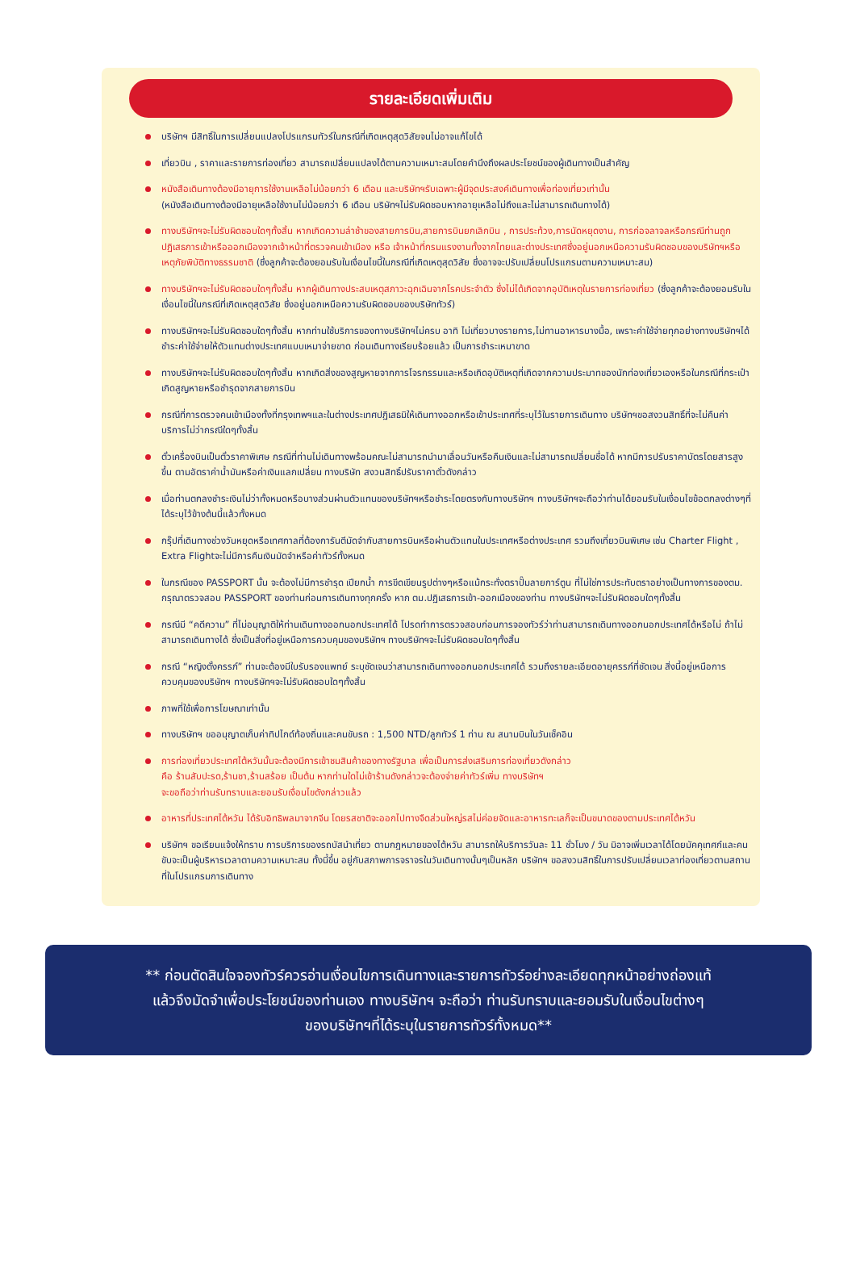รายละเอียดเพิ่มเติม
บริษัทฯ มีสิทธิ์ในการเปลี่ยนแปลงโปรแกรมทัวร์ในกรณีที่เกิดเหตุสุดวิสัยจนไม่อาจแก้ไขได้
เที่ยวบิน , ราคาและรายการท่องเที่ยว สามารถเปลี่ยนแปลงได้ตามความเหมาะสมโดยคำนึงถึงผลประโยชน์ของผู้เดินทางเป็นสำคัญ
หนังสือเดินทางต้องมีอายุการใช้งานเหลือไม่น้อยกว่า 6 เดือน และบริษัทฯรับเฉพาะผู้มีจุดประสงค์เดินทางเพื่อท่องเที่ยวเท่านั้น
(หนังสือเดินทางต้องมีอายุเหลือใช้งานไม่น้อยกว่า 6 เดือน บริษัทฯไม่รับผิดชอบหากอายุเหลือไม่ถึงและไม่สามารถเดินทางได้)
ทางบริษัทฯจะไม่รับผิดชอบใดๆทั้งสิ้น หากเกิดความล่าช้าของสายการบิน,สายการบินยกเลิกบิน , การประท้วง,การนัดหยุดงาน, การก่อจลาจลหรือกรณีท่านถูกปฏิเสธการเข้าหรือออกเมืองจากเจ้าหน้าที่ตรวจคนเข้าเมือง หรือ เจ้าหน้าที่กรมแรงงานทั้งจากไทยและต่างประเทศซึ่งอยู่นอกเหนือความรับผิดชอบของบริษัทฯหรือเหตุภัยพิบัติทางธรรมชาติ (ซึ่งลูกค้าจะต้องยอมรับในเงื่อนไขนี้ในกรณีที่เกิดเหตุสุดวิสัย ซึ่งอาจจะปรับเปลี่ยนโปรแกรมตามความเหมาะสม)
ทางบริษัทฯจะไม่รับผิดชอบใดๆทั้งสิ้น หากผู้เดินทางประสบเหตุสภาวะฉุกเฉินจากโรคประจำตัว ซึ่งไม่ได้เกิดจากอุบัติเหตุในรายการท่องเที่ยว (ซึ่งลูกค้าจะต้องยอมรับในเงื่อนไขนี้ในกรณีที่เกิดเหตุสุดวิสัย ซึ่งอยู่นอกเหนือความรับผิดชอบของบริษัททัวร์)
ทางบริษัทฯจะไม่รับผิดชอบใดๆทั้งสิ้น หากท่านใช้บริการของทางบริษัทฯไม่ครบ อาทิ ไม่เที่ยวบางรายการ,ไม่ทานอาหารบางมื้อ, เพราะค่าใช้จ่ายทุกอย่างทางบริษัทฯได้ชำระค่าใช้จ่ายให้ตัวแทนต่างประเทศแบบเหมาจ่ายขาด ก่อนเดินทางเรียบร้อยแล้ว เป็นการชำระเหมาขาด
ทางบริษัทฯจะไม่รับผิดชอบใดๆทั้งสิ้น หากเกิดสิ่งของสูญหายจากการโจรกรรมและหรือเกิดอุบัติเหตุที่เกิดจากความประมาทของนักท่องเที่ยวเองหรือในกรณีที่กระเป๋าเกิดสูญหายหรือชำรุดจากสายการบิน
กรณีที่การตรวจคนเข้าเมืองทั้งที่กรุงเทพฯและในต่างประเทศปฏิเสธมิให้เดินทางออกหรือเข้าประเทศที่ระบุไว้ในรายการเดินทาง บริษัทฯขอสงวนสิทธิ์ที่จะไม่คืนค่าบริการไม่ว่ากรณีใดๆทั้งสิ้น
ตั๋วเครื่องบินเป็นตั๋วราคาพิเศษ กรณีที่ท่านไม่เดินทางพร้อมคณะไม่สามารถนำมาเลื่อนวันหรือคืนเงินและไม่สามารถเปลี่ยนชื่อได้ หากมีการปรับราคาบัตรโดยสารสูงขึ้น ตามอัตราค่าน้ำมันหรือค่าเงินแลกเปลี่ยน ทางบริษัท สงวนสิทธิ์ปรับราคาตั๋วดังกล่าว
เมื่อท่านตกลงชำระเงินไม่ว่าทั้งหมดหรือบางส่วนผ่านตัวแทนของบริษัทฯหรือชำระโดยตรงกับทางบริษัทฯ ทางบริษัทฯจะถือว่าท่านได้ยอมรับในเงื่อนไขข้อตกลงต่างๆที่ได้ระบุไว้ข้างต้นนี้แล้วทั้งหมด
กรุ๊ปที่เดินทางช่วงวันหยุดหรือเทศกาลที่ต้องการันตีมัดจำกับสายการบินหรือผ่านตัวแทนในประเทศหรือต่างประเทศ รวมถึงเที่ยวบินพิเศษ เช่น Charter Flight , Extra Flightจะไม่มีการคืนเงินมัดจำหรือค่าทัวร์ทั้งหมด
ในกรณีของ PASSPORT นั้น จะต้องไม่มีการชำรุด เปียกน้ำ การขีดเขียนรูปต่างๆหรือแม้กระทั่งตราปั๊มลายการ์ตูน ที่ไม่ใช่การประทับตราอย่างเป็นทางการของตม. กรุณาตรวจสอบ PASSPORT ของท่านก่อนการเดินทางทุกครั้ง หาก ตม.ปฏิเสธการเข้า-ออกเมืองของท่าน ทางบริษัทฯจะไม่รับผิดชอบใดๆทั้งสิ้น
กรณีมี “คดีความ” ที่ไม่อนุญาติให้ท่านเดินทางออกนอกประเทศได้ โปรดทำการตรวจสอบก่อนการจองทัวร์ว่าท่านสามารถเดินทางออกนอกประเทศได้หรือไม่ ถ้าไม่สามารถเดินทางได้ ซึ่งเป็นสิ่งที่อยู่เหนือการควบคุมของบริษัทฯ ทางบริษัทฯจะไม่รับผิดชอบใดๆทั้งสิ้น
กรณี “หญิงตั้งครรภ์” ท่านจะต้องมีใบรับรองแพทย์ ระบุชัดเจนว่าสามารถเดินทางออกนอกประเทศได้ รวมถึงรายละเอียดอายุครรภ์ที่ชัดเจน สิ่งนี้อยู่เหนือการควบคุมของบริษัทฯ ทางบริษัทฯจะไม่รับผิดชอบใดๆทั้งสิ้น
ภาพที่ใช้เพื่อการโฆษณาเท่านั้น
ทางบริษัทฯ ขออนุญาตเก็บค่าทิปไกด์ท้องถิ่นและคนขับรถ : 1,500 NTD/ลูกทัวร์ 1 ท่าน ณ สนามบินในวันเช็คอิน
การท่องเที่ยวประเทศไต้หวันนั้นจะต้องมีการเข้าชมสินค้าของทางรัฐบาล เพื่อเป็นการส่งเสริมการท่องเที่ยวดังกล่าว
คือ ร้านสับปะรด,ร้านชา,ร้านสร้อย เป็นต้น หากท่านใดไม่เข้าร้านดังกล่าวจะต้องจ่ายค่าทัวร์เพิ่ม ทางบริษัทฯ
จะขอถือว่าท่านรับทราบและยอมรับเงื่อนไขดังกล่าวแล้ว
อาหารที่ประเทศไต้หวัน ได้รับอิทธิพลมาจากจีน โดยรสชาติจะออกไปทางจืดส่วนใหญ่รสไม่ค่อยจัดและอาหารทะเลก็จะเป็นขนาดของตามประเทศไต้หวัน
บริษัทฯ ขอเรียนแจ้งให้ทราบ การบริการของรถบัสนำเที่ยว ตามกฎหมายของไต้หวัน สามารถให้บริการวันละ 11 ชั่วโมง / วัน มิอาจเพิ่มเวลาได้โดยมัคคุเทศก์และคนขับจะเป็นผู้บริหารเวลาตามความเหมาะสม ทั้งนี้ขึ้น อยู่กับสภาพการจราจรในวันเดินทางนั้นๆเป็นหลัก บริษัทฯ ขอสงวนสิทธิ์ในการปรับเปลี่ยนเวลาท่องเที่ยวตามสถานที่ในโปรแกรมการเดินทาง
** ก่อนตัดสินใจจองทัวร์ควรอ่านเงื่อนไขการเดินทางและรายการทัวร์อย่างละเอียดทุกหน้าอย่างถ่องแท้
แล้วจึงมัดจำเพื่อประโยชน์ของท่านเอง ทางบริษัทฯ จะถือว่า ท่านรับทราบและยอมรับในเงื่อนไขต่างๆ
ของบริษัทฯที่ได้ระบุในรายการทัวร์ทั้งหมด**